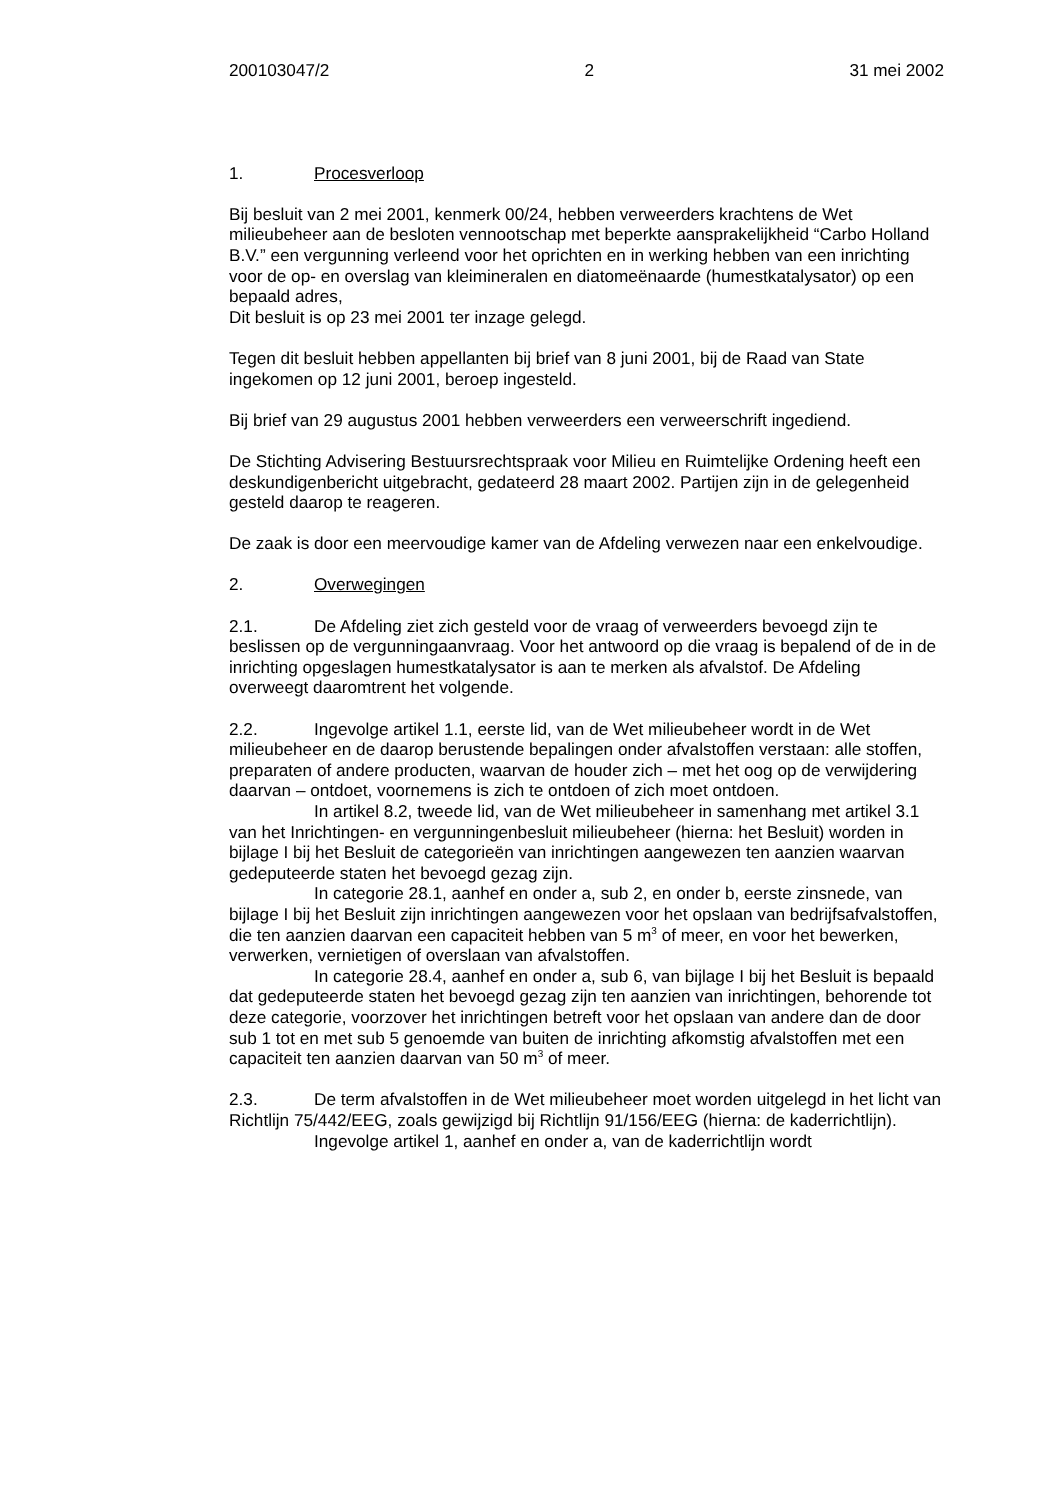200103047/2 2 31 mei 2002
1. Procesverloop
Bij besluit van 2 mei 2001, kenmerk 00/24, hebben verweerders krachtens de Wet milieubeheer aan de besloten vennootschap met beperkte aansprakelijkheid “Carbo Holland B.V.” een vergunning verleend voor het oprichten en in werking hebben van een inrichting voor de op- en overslag van kleimineralen en diatomeënaarde (humestkatalysator) op een bepaald adres,
Dit besluit is op 23 mei 2001 ter inzage gelegd.
Tegen dit besluit hebben appellanten bij brief van 8 juni 2001, bij de Raad van State ingekomen op 12 juni 2001, beroep ingesteld.
Bij brief van 29 augustus 2001 hebben verweerders een verweerschrift ingediend.
De Stichting Advisering Bestuursrechtspraak voor Milieu en Ruimtelijke Ordening heeft een deskundigenbericht uitgebracht, gedateerd 28 maart 2002. Partijen zijn in de gelegenheid gesteld daarop te reageren.
De zaak is door een meervoudige kamer van de Afdeling verwezen naar een enkelvoudige.
2. Overwegingen
2.1. De Afdeling ziet zich gesteld voor de vraag of verweerders bevoegd zijn te beslissen op de vergunningaanvraag. Voor het antwoord op die vraag is bepalend of de in de inrichting opgeslagen humestkatalysator is aan te merken als afvalstof. De Afdeling overweegt daaromtrent het volgende.
2.2. Ingevolge artikel 1.1, eerste lid, van de Wet milieubeheer wordt in de Wet milieubeheer en de daarop berustende bepalingen onder afvalstoffen verstaan: alle stoffen, preparaten of andere producten, waarvan de houder zich – met het oog op de verwijdering daarvan – ontdoet, voornemens is zich te ontdoen of zich moet ontdoen.
In artikel 8.2, tweede lid, van de Wet milieubeheer in samenhang met artikel 3.1 van het Inrichtingen- en vergunningenbesluit milieubeheer (hierna: het Besluit) worden in bijlage I bij het Besluit de categorieën van inrichtingen aangewezen ten aanzien waarvan gedeputeerde staten het bevoegd gezag zijn.
In categorie 28.1, aanhef en onder a, sub 2, en onder b, eerste zinsnede, van bijlage I bij het Besluit zijn inrichtingen aangewezen voor het opslaan van bedrijfsafvalstoffen, die ten aanzien daarvan een capaciteit hebben van 5 m<sup>3</sup> of meer, en voor het bewerken, verwerken, vernietigen of overslaan van afvalstoffen.
In categorie 28.4, aanhef en onder a, sub 6, van bijlage I bij het Besluit is bepaald dat gedeputeerde staten het bevoegd gezag zijn ten aanzien van inrichtingen, behorende tot deze categorie, voorzover het inrichtingen betreft voor het opslaan van andere dan de door sub 1 tot en met sub 5 genoemde van buiten de inrichting afkomstig afvalstoffen met een capaciteit ten aanzien daarvan van 50 m<sup>3</sup> of meer.
2.3. De term afvalstoffen in de Wet milieubeheer moet worden uitgelegd in het licht van Richtlijn 75/442/EEG, zoals gewijzigd bij Richtlijn 91/156/EEG (hierna: de kaderrichtlijn).
Ingevolge artikel 1, aanhef en onder a, van de kaderrichtlijn wordt